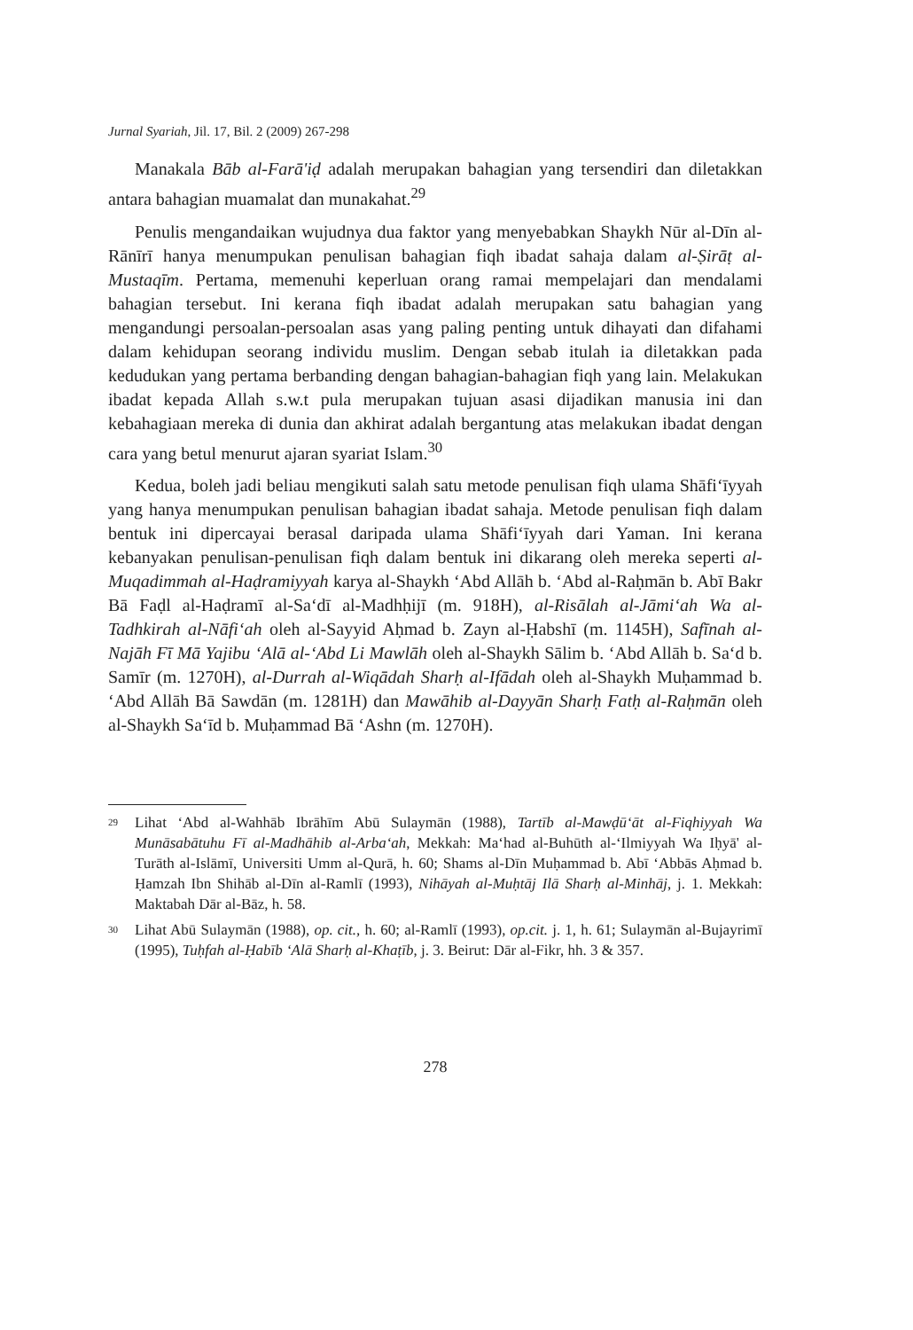Jurnal Syariah, Jil. 17, Bil. 2 (2009) 267-298
Manakala Bāb al-Farā'iḍ adalah merupakan bahagian yang tersendiri dan diletakkan antara bahagian muamalat dan munakahat.<sup>29</sup>
Penulis mengandaikan wujudnya dua faktor yang menyebabkan Shaykh Nūr al-Dīn al-Rānīrī hanya menumpukan penulisan bahagian fiqh ibadat sahaja dalam al-Ṣirāṭ al-Mustaqīm. Pertama, memenuhi keperluan orang ramai mempelajari dan mendalami bahagian tersebut. Ini kerana fiqh ibadat adalah merupakan satu bahagian yang mengandungi persoalan-persoalan asas yang paling penting untuk dihayati dan difahami dalam kehidupan seorang individu muslim. Dengan sebab itulah ia diletakkan pada kedudukan yang pertama berbanding dengan bahagian-bahagian fiqh yang lain. Melakukan ibadat kepada Allah s.w.t pula merupakan tujuan asasi dijadikan manusia ini dan kebahagiaan mereka di dunia dan akhirat adalah bergantung atas melakukan ibadat dengan cara yang betul menurut ajaran syariat Islam.<sup>30</sup>
Kedua, boleh jadi beliau mengikuti salah satu metode penulisan fiqh ulama Shāfi‘īyyah yang hanya menumpukan penulisan bahagian ibadat sahaja. Metode penulisan fiqh dalam bentuk ini dipercayai berasal daripada ulama Shāfi‘īyyah dari Yaman. Ini kerana kebanyakan penulisan-penulisan fiqh dalam bentuk ini dikarang oleh mereka seperti al-Muqadimmah al-Haḍramiyyah karya al-Shaykh ‘Abd Allāh b. ‘Abd al-Raḥmān b. Abī Bakr Bā Faḍl al-Haḍramī al-Sa‘dī al-Madhḥijī (m. 918H), al-Risālah al-Jāmi‘ah Wa al-Tadhkirah al-Nāfi‘ah oleh al-Sayyid Aḥmad b. Zayn al-Ḥabshī (m. 1145H), Safīnah al-Najāh Fī Mā Yajibu ‘Alā al-‘Abd Li Mawlāh oleh al-Shaykh Sālim b. ‘Abd Allāh b. Sa‘d b. Samīr (m. 1270H), al-Durrah al-Wiqādah Sharḥ al-Ifādah oleh al-Shaykh Muḥammad b. ‘Abd Allāh Bā Sawdān (m. 1281H) dan Mawāhib al-Dayyān Sharḥ Fatḥ al-Raḥmān oleh al-Shaykh Sa‘īd b. Muḥammad Bā ‘Ashn (m. 1270H).
29 Lihat ‘Abd al-Wahhāb Ibrāhīm Abū Sulaymān (1988), Tartīb al-Mawḍū‘āt al-Fiqhiyyah Wa Munāsabātuhu Fī al-Madhāhib al-Arba‘ah, Mekkah: Ma‘had al-Buhūth al-‘Ilmiyyah Wa Iḥyā' al-Turāth al-Islāmī, Universiti Umm al-Qurā, h. 60; Shams al-Dīn Muḥammad b. Abī ‘Abbās Aḥmad b. Ḥamzah Ibn Shihāb al-Dīn al-Ramlī (1993), Nihāyah al-Muḥtāj Ilā Sharḥ al-Minhāj, j. 1. Mekkah: Maktabah Dār al-Bāz, h. 58.
30 Lihat Abū Sulaymān (1988), op. cit., h. 60; al-Ramlī (1993), op.cit. j. 1, h. 61; Sulaymān al-Bujayrimī (1995), Tuḥfah al-Ḥabīb ‘Alā Sharḥ al-Khaṭīb, j. 3. Beirut: Dār al-Fikr, hh. 3 & 357.
278